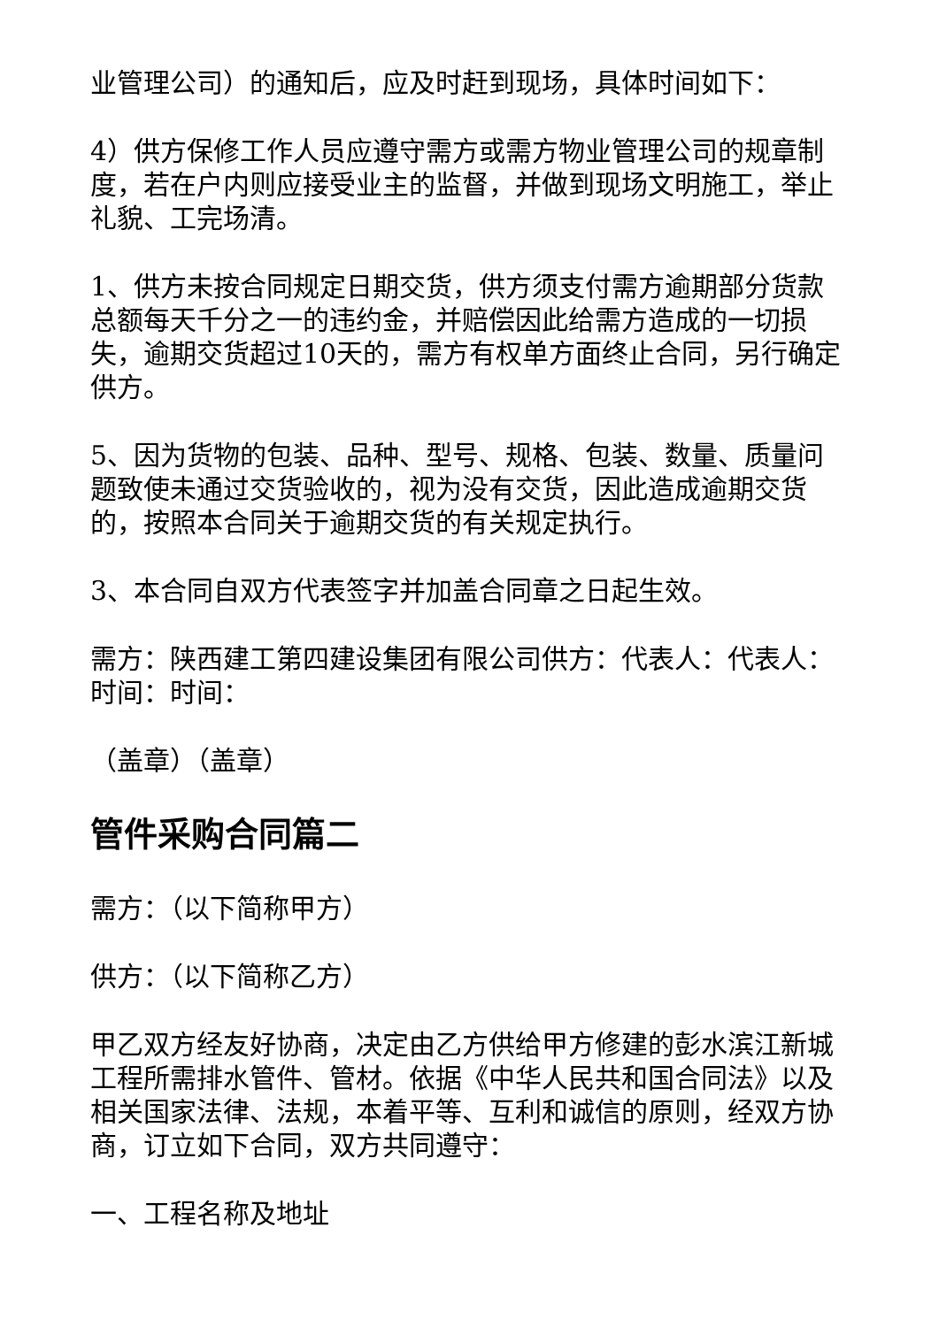业管理公司）的通知后，应及时赶到现场，具体时间如下：
4）供方保修工作人员应遵守需方或需方物业管理公司的规章制度，若在户内则应接受业主的监督，并做到现场文明施工，举止礼貌、工完场清。
1、供方未按合同规定日期交货，供方须支付需方逾期部分货款总额每天千分之一的违约金，并赔偿因此给需方造成的一切损失，逾期交货超过10天的，需方有权单方面终止合同，另行确定供方。
5、因为货物的包装、品种、型号、规格、包装、数量、质量问题致使未通过交货验收的，视为没有交货，因此造成逾期交货的，按照本合同关于逾期交货的有关规定执行。
3、本合同自双方代表签字并加盖合同章之日起生效。
需方：陕西建工第四建设集团有限公司供方：代表人：代表人：时间：时间：
（盖章）（盖章）
管件采购合同篇二
需方：（以下简称甲方）
供方：（以下简称乙方）
甲乙双方经友好协商，决定由乙方供给甲方修建的彭水滨江新城工程所需排水管件、管材。依据《中华人民共和国合同法》以及相关国家法律、法规，本着平等、互利和诚信的原则，经双方协商，订立如下合同，双方共同遵守：
一、工程名称及地址